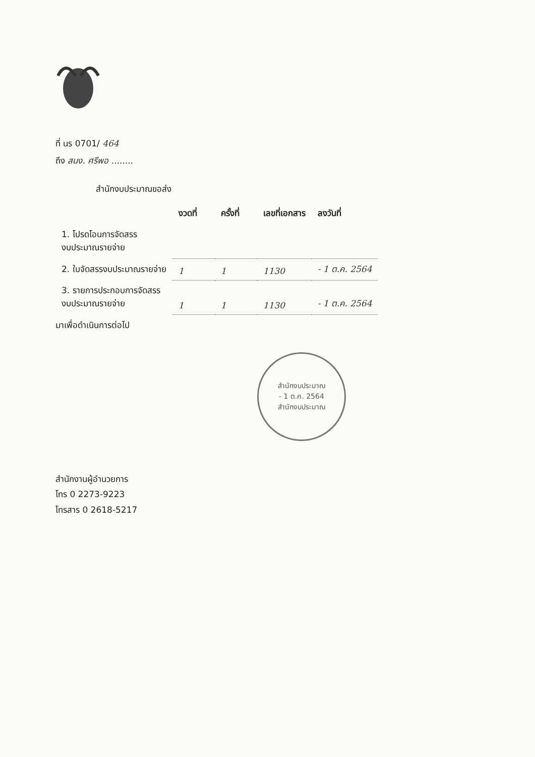ที่ นร 0701/ 464
ถึง สนง. ศรีพอ ........
สำนักงบประมาณขอส่ง
| | งวดที่ | ครั้งที่ | เลขที่เอกสาร | ลงวันที่ |
| --- | --- | --- | --- | --- |
| 1. โปรดโอนการจัดสรร งบประมาณรายจ่าย | | | | |
| 2. ใบจัดสรรงบประมาณรายจ่าย | 1 | 1 | 1130 | - 1 ต.ค. 2564 |
| 3. รายการประกอบการจัดสรร งบประมาณรายจ่าย | 1 | 1 | 1130 | - 1 ต.ค. 2564 |
มาเพื่อดำเนินการต่อไป
สำนักงบประมาณ
- 1 ต.ค. 2564
สำนักงบประมาณ
สำนักงานผู้อำนวยการ
โทร 0 2273-9223
โทรสาร 0 2618-5217